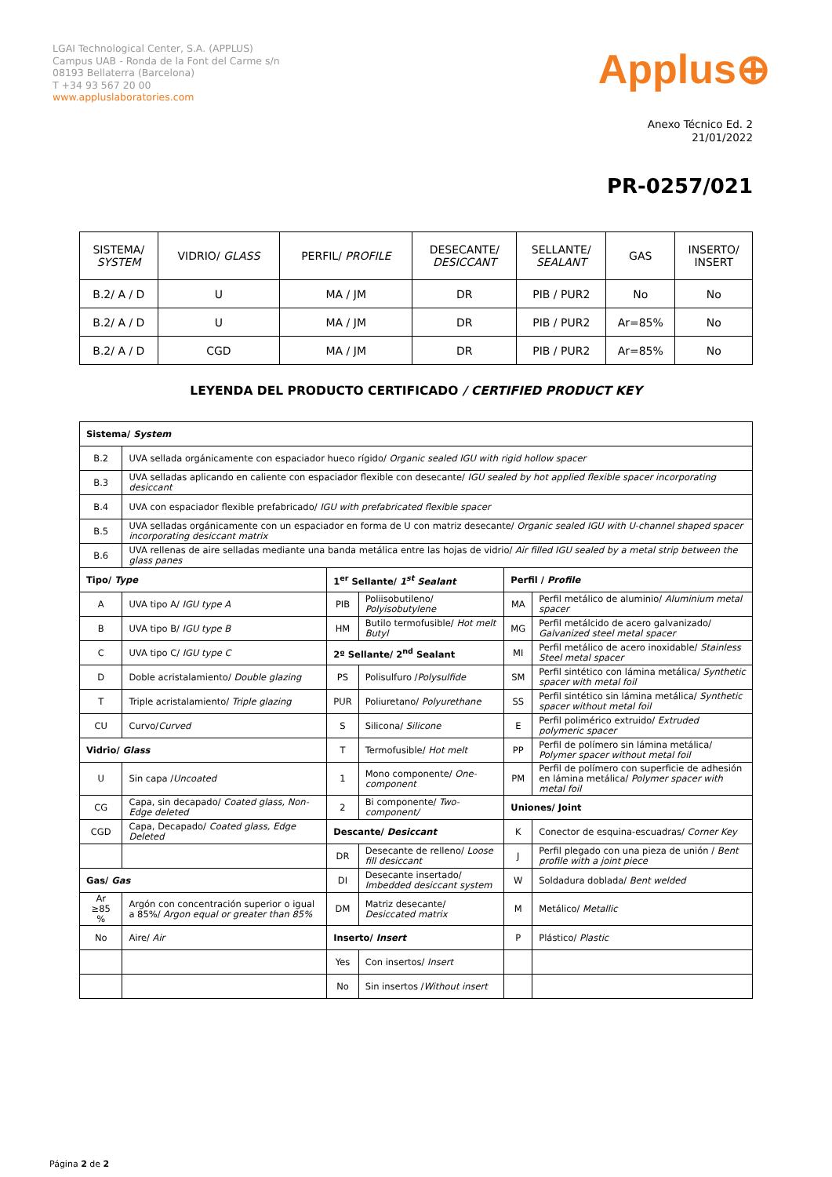LGAI Technological Center, S.A. (APPLUS)
Campus UAB - Ronda de la Font del Carme s/n
08193 Bellaterra (Barcelona)
T +34 93 567 20 00
www.appluslaboratories.com
Applus⊕
Anexo Técnico Ed. 2
21/01/2022
PR-0257/021
| SISTEMA/ SYSTEM | VIDRIO/ GLASS | PERFIL/ PROFILE | DESECANTE/ DESICCANT | SELLANTE/ SEALANT | GAS | INSERTO/ INSERT |
| --- | --- | --- | --- | --- | --- | --- |
| B.2/ A / D | U | MA / JM | DR | PIB / PUR2 | No | No |
| B.2/ A / D | U | MA / JM | DR | PIB / PUR2 | Ar=85% | No |
| B.2/ A / D | CGD | MA / JM | DR | PIB / PUR2 | Ar=85% | No |
LEYENDA DEL PRODUCTO CERTIFICADO / CERTIFIED PRODUCT KEY
| Sistema/ System | | | | | |
| B.2 | UVA sellada orgánicamente con espaciador hueco rígido/ Organic sealed IGU with rigid hollow spacer | | | | |
| B.3 | UVA selladas aplicando en caliente con espaciador flexible con desecante/ IGU sealed by hot applied flexible spacer incorporating desiccant | | | | |
| B.4 | UVA con espaciador flexible prefabricado/ IGU with prefabricated flexible spacer | | | | |
| B.5 | UVA selladas orgánicamente con un espaciador en forma de U con matriz desecante/ Organic sealed IGU with U-channel shaped spacer incorporating desiccant matrix | | | | |
| B.6 | UVA rellenas de aire selladas mediante una banda metálica entre las hojas de vidrio/ Air filled IGU sealed by a metal strip between the glass panes | | | | |
| Tipo/ Type | | 1<sup>er</sup> Sellante/ 1<sup>st</sup> Sealant | | Perfil / Profile | |
| A | UVA tipo A/ IGU type A | PIB | Poliisobutileno/ Polyisobutylene | MA | Perfil metálico de aluminio/ Aluminium metal spacer |
| B | UVA tipo B/ IGU type B | HM | Butilo termofusible/ Hot melt Butyl | MG | Perfil metálcido de acero galvanizado/ Galvanized steel metal spacer |
| C | UVA tipo C/ IGU type C | 2º Sellante/ 2<sup>nd</sup> Sealant | | MI | Perfil metálico de acero inoxidable/ Stainless Steel metal spacer |
| D | Doble acristalamiento/ Double glazing | PS | Polisulfuro / Polysulfide | SM | Perfil sintético con lámina metálica/ Synthetic spacer with metal foil |
| T | Triple acristalamiento/ Triple glazing | PUR | Poliuretano/ Polyurethane | SS | Perfil sintético sin lámina metálica/ Synthetic spacer without metal foil |
| CU | Curvo/ Curved | S | Silicona/ Silicone | E | Perfil polimérico extruido/ Extruded polymeric spacer |
| Vidrio/ Glass | | T | Termofusible/ Hot melt | PP | Perfil de polímero sin lámina metálica/ Polymer spacer without metal foil |
| U | Sin capa / Uncoated | 1 | Mono componente/ One-component | PM | Perfil de polímero con superficie de adhesión en lámina metálica/ Polymer spacer with metal foil |
| CG | Capa, sin decapado/ Coated glass, Non-Edge deleted | 2 | Bi componente/ Two-component/ | Uniones/ Joint | |
| CGD | Capa, Decapado/ Coated glass, Edge Deleted | Descante/ Desiccant | | K | Conector de esquina-escuadras/ Corner Key |
| | | DR | Desecante de relleno/ Loose fill desiccant | J | Perfil plegado con una pieza de unión / Bent profile with a joint piece |
| Gas/ Gas | | DI | Desecante insertado/ Imbedded desiccant system | W | Soldadura doblada/ Bent welded |
| Ar ≥85 % | Argón con concentración superior o igual a 85%/ Argon equal or greater than 85% | DM | Matriz desecante/ Desiccated matrix | M | Metálico/ Metallic |
| No | Aire/ Air | Inserto/ Insert | | P | Plástico/ Plastic |
| | | Yes | Con insertos/ Insert | | |
| | | No | Sin insertos / Without insert | | |
Página 2 de 2